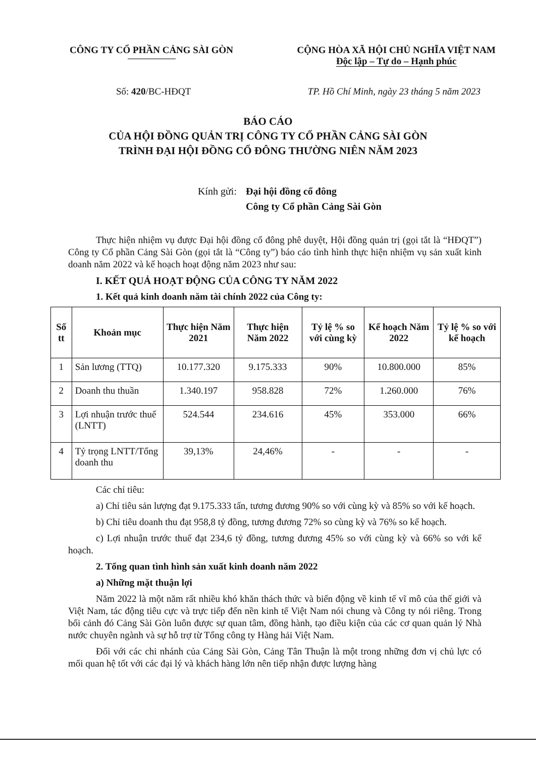CÔNG TY CỔ PHẦN CẢNG SÀI GÒN CỘNG HÒA XÃ HỘI CHỦ NGHĨA VIỆT NAM
Độc lập – Tự do – Hạnh phúc
Số: 420/BC-HĐQT TP. Hồ Chí Minh, ngày 23 tháng 5 năm 2023
BÁO CÁO
CỦA HỘI ĐỒNG QUẢN TRỊ CÔNG TY CỔ PHẦN CẢNG SÀI GÒN
TRÌNH ĐẠI HỘI ĐỒNG CỔ ĐÔNG THƯỜNG NIÊN NĂM 2023
Kính gửi: Đại hội đồng cổ đông
Công ty Cổ phần Cảng Sài Gòn
Thực hiện nhiệm vụ được Đại hội đồng cổ đông phê duyệt, Hội đồng quản trị (gọi tắt là “HĐQT”) Công ty Cổ phần Cảng Sài Gòn (gọi tắt là “Công ty”) báo cáo tình hình thực hiện nhiệm vụ sản xuất kinh doanh năm 2022 và kế hoạch hoạt động năm 2023 như sau:
I. KẾT QUẢ HOẠT ĐỘNG CỦA CÔNG TY NĂM 2022
1. Kết quả kinh doanh năm tài chính 2022 của Công ty:
| Số tt | Khoản mục | Thực hiện Năm 2021 | Thực hiện Năm 2022 | Tỷ lệ % so với cùng kỳ | Kế hoạch Năm 2022 | Tỷ lệ % so với kế hoạch |
| --- | --- | --- | --- | --- | --- | --- |
| 1 | Sản lương (TTQ) | 10.177.320 | 9.175.333 | 90% | 10.800.000 | 85% |
| 2 | Doanh thu thuần | 1.340.197 | 958.828 | 72% | 1.260.000 | 76% |
| 3 | Lợi nhuận trước thuế (LNTT) | 524.544 | 234.616 | 45% | 353.000 | 66% |
| 4 | Tỷ trọng LNTT/Tổng doanh thu | 39,13% | 24,46% | - | - | - |
Các chỉ tiêu:
a) Chỉ tiêu sản lượng đạt 9.175.333 tấn, tương đương 90% so với cùng kỳ và 85% so với kế hoạch.
b) Chỉ tiêu doanh thu đạt 958,8 tỷ đồng, tương đương 72% so cùng kỳ và 76% so kế hoạch.
c) Lợi nhuận trước thuế đạt 234,6 tỷ đồng, tương đương 45% so với cùng kỳ và 66% so với kế hoạch.
2. Tổng quan tình hình sản xuất kinh doanh năm 2022
a) Những mặt thuận lợi
Năm 2022 là một năm rất nhiều khó khăn thách thức và biến động về kinh tế vĩ mô của thế giới và Việt Nam, tác động tiêu cực và trực tiếp đến nền kinh tế Việt Nam nói chung và Công ty nói riêng. Trong bối cảnh đó Cảng Sài Gòn luôn được sự quan tâm, đồng hành, tạo điều kiện của các cơ quan quản lý Nhà nước chuyên ngành và sự hỗ trợ từ Tổng công ty Hàng hải Việt Nam.
Đối với các chi nhánh của Cảng Sài Gòn, Cảng Tân Thuận là một trong những đơn vị chủ lực có mối quan hệ tốt với các đại lý và khách hàng lớn nên tiếp nhận được lượng hàng